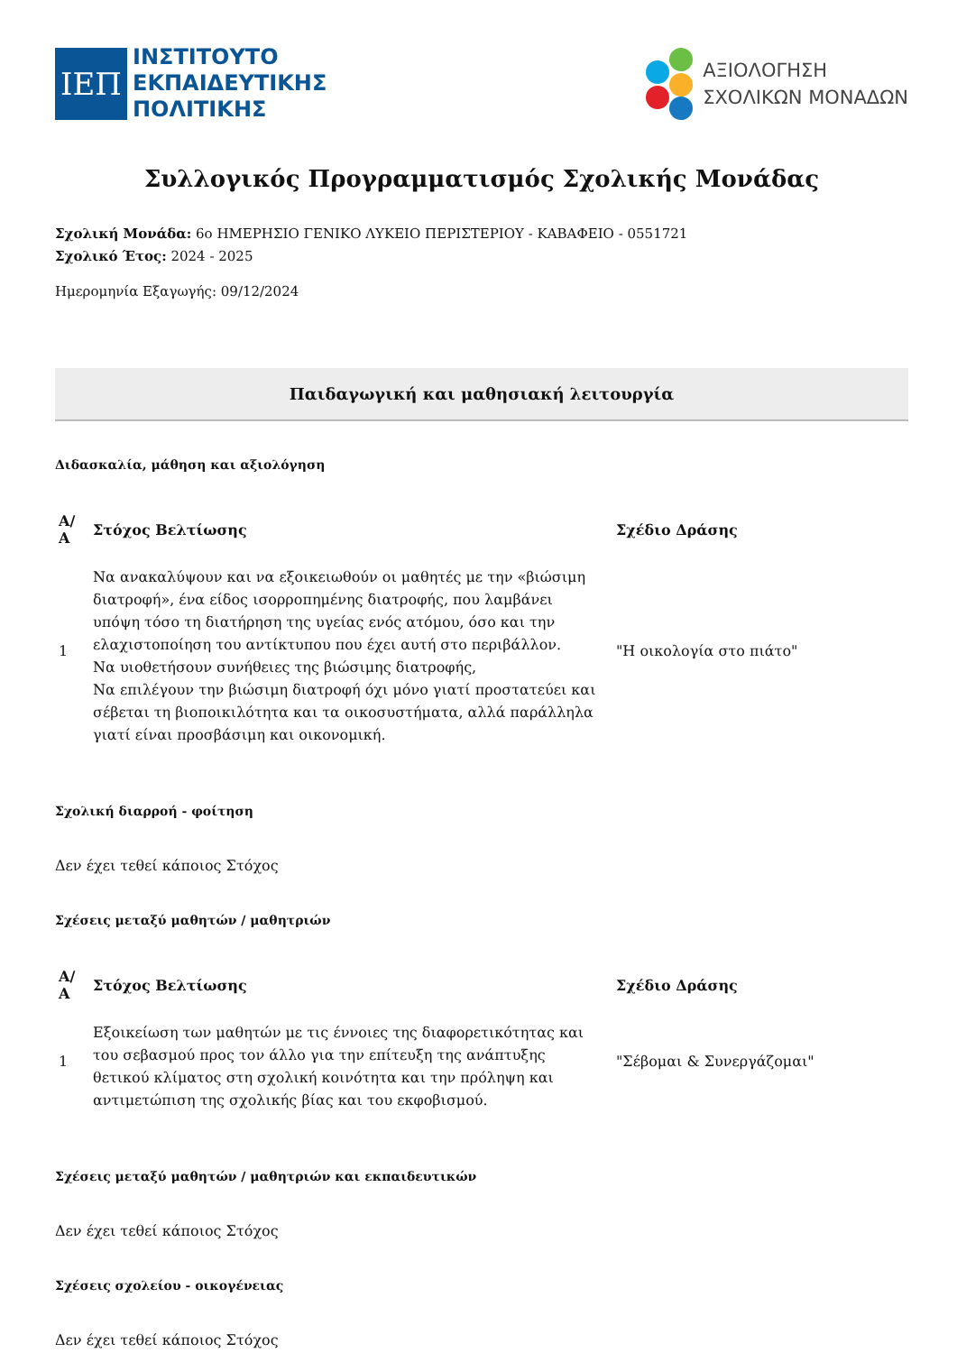ΙΕΠ
ΙΝΣΤΙΤΟΥΤΟ
ΕΚΠΑΙΔΕΥΤΙΚΗΣ
ΠΟΛΙΤΙΚΗΣ
ΑΞΙΟΛΟΓΗΣΗ
ΣΧΟΛΙΚΩΝ ΜΟΝΑΔΩΝ
Συλλογικός Προγραμματισμός Σχολικής Μονάδας
Σχολική Μονάδα: 6ο ΗΜΕΡΗΣΙΟ ΓΕΝΙΚΟ ΛΥΚΕΙΟ ΠΕΡΙΣΤΕΡΙΟΥ - ΚΑΒΑΦΕΙΟ - 0551721
Σχολικό Έτος: 2024 - 2025
Ημερομηνία Εξαγωγής: 09/12/2024
Παιδαγωγική και μαθησιακή λειτουργία
Διδασκαλία, μάθηση και αξιολόγηση
| Α/Α | Στόχος Βελτίωσης | Σχέδιο Δράσης |
| --- | --- | --- |
| 1 | Να ανακαλύψουν και να εξοικειωθούν οι μαθητές με την «βιώσιμη διατροφή», ένα είδος ισορροπημένης διατροφής, που λαμβάνει υπόψη τόσο τη διατήρηση της υγείας ενός ατόμου, όσο και την ελαχιστοποίηση του αντίκτυπου που έχει αυτή στο περιβάλλον. Να υιοθετήσουν συνήθειες της βιώσιμης διατροφής, Να επιλέγουν την βιώσιμη διατροφή όχι μόνο γιατί προστατεύει και σέβεται τη βιοποικιλότητα και τα οικοσυστήματα, αλλά παράλληλα γιατί είναι προσβάσιμη και οικονομική. | "Η οικολογία στο πιάτο" |
Σχολική διαρροή - φοίτηση
Δεν έχει τεθεί κάποιος Στόχος
Σχέσεις μεταξύ μαθητών / μαθητριών
| Α/Α | Στόχος Βελτίωσης | Σχέδιο Δράσης |
| --- | --- | --- |
| 1 | Εξοικείωση των μαθητών με τις έννοιες της διαφορετικότητας και του σεβασμού προς τον άλλο για την επίτευξη της ανάπτυξης θετικού κλίματος στη σχολική κοινότητα και την πρόληψη και αντιμετώπιση της σχολικής βίας και του εκφοβισμού. | "Σέβομαι & Συνεργάζομαι" |
Σχέσεις μεταξύ μαθητών / μαθητριών και εκπαιδευτικών
Δεν έχει τεθεί κάποιος Στόχος
Σχέσεις σχολείου - οικογένειας
Δεν έχει τεθεί κάποιος Στόχος